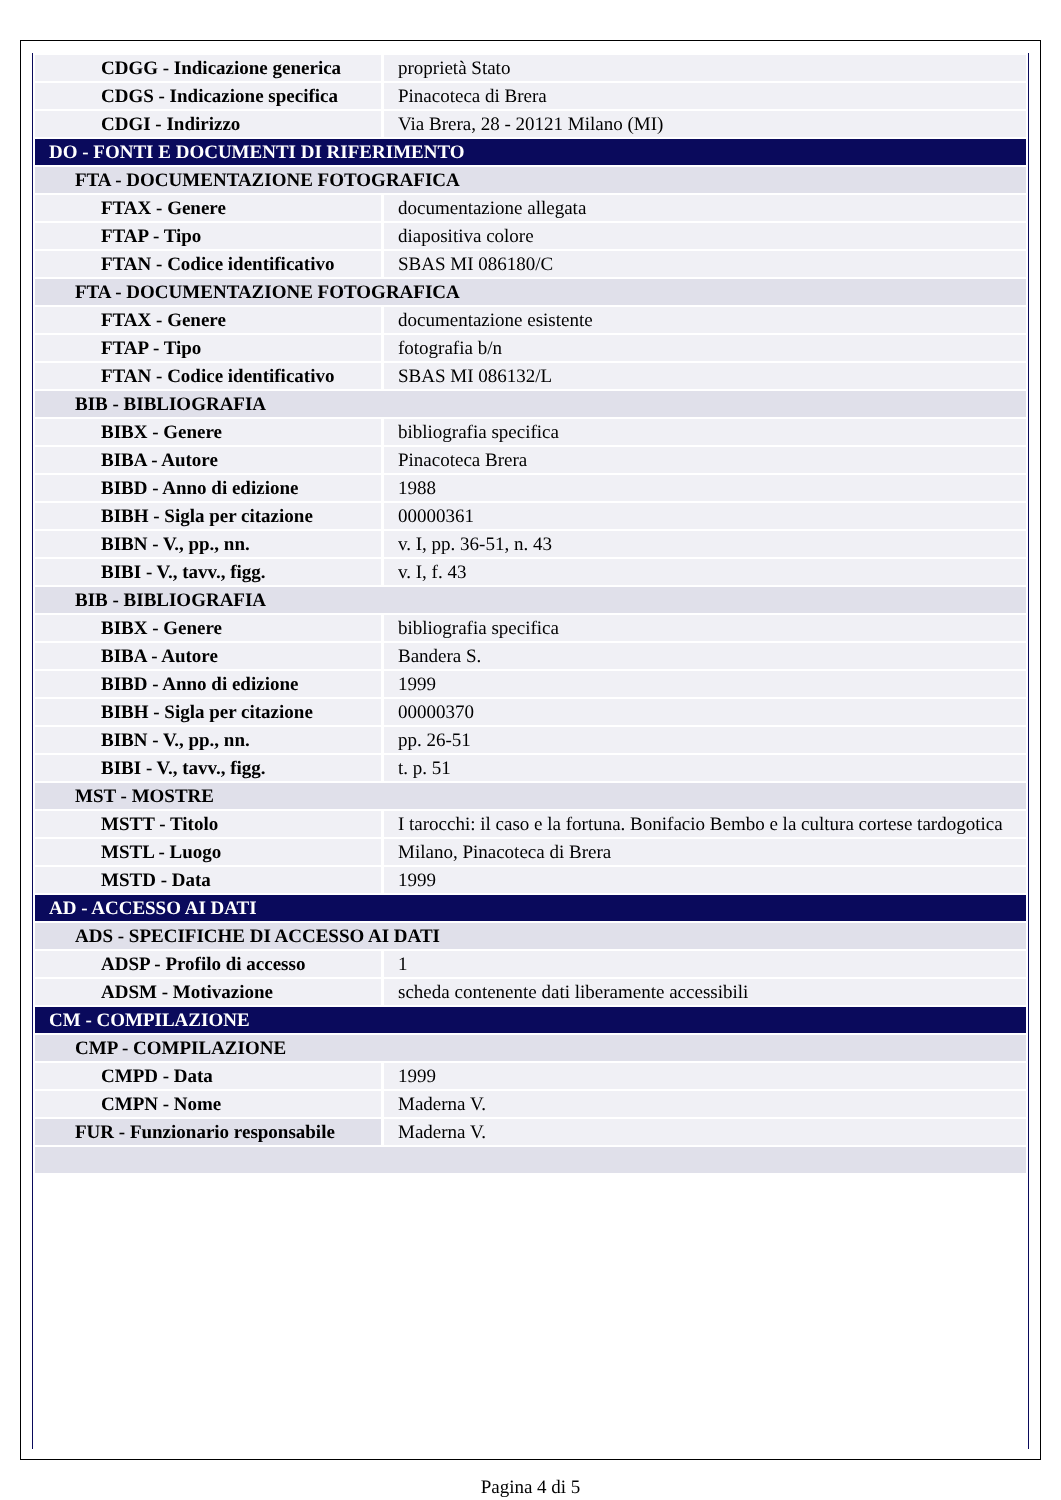| CDGG - Indicazione generica | proprietà Stato |
| CDGS - Indicazione specifica | Pinacoteca di Brera |
| CDGI - Indirizzo | Via Brera, 28 - 20121 Milano (MI) |
| DO - FONTI E DOCUMENTI DI RIFERIMENTO | |
| FTA - DOCUMENTAZIONE FOTOGRAFICA | |
| FTAX - Genere | documentazione allegata |
| FTAP - Tipo | diapositiva colore |
| FTAN - Codice identificativo | SBAS MI 086180/C |
| FTA - DOCUMENTAZIONE FOTOGRAFICA | |
| FTAX - Genere | documentazione esistente |
| FTAP - Tipo | fotografia b/n |
| FTAN - Codice identificativo | SBAS MI 086132/L |
| BIB - BIBLIOGRAFIA | |
| BIBX - Genere | bibliografia specifica |
| BIBA - Autore | Pinacoteca Brera |
| BIBD - Anno di edizione | 1988 |
| BIBH - Sigla per citazione | 00000361 |
| BIBN - V., pp., nn. | v. I, pp. 36-51, n. 43 |
| BIBI - V., tavv., figg. | v. I, f. 43 |
| BIB - BIBLIOGRAFIA | |
| BIBX - Genere | bibliografia specifica |
| BIBA - Autore | Bandera S. |
| BIBD - Anno di edizione | 1999 |
| BIBH - Sigla per citazione | 00000370 |
| BIBN - V., pp., nn. | pp. 26-51 |
| BIBI - V., tavv., figg. | t. p. 51 |
| MST - MOSTRE | |
| MSTT - Titolo | I tarocchi: il caso e la fortuna. Bonifacio Bembo e la cultura cortese tardogotica |
| MSTL - Luogo | Milano, Pinacoteca di Brera |
| MSTD - Data | 1999 |
| AD - ACCESSO AI DATI | |
| ADS - SPECIFICHE DI ACCESSO AI DATI | |
| ADSP - Profilo di accesso | 1 |
| ADSM - Motivazione | scheda contenente dati liberamente accessibili |
| CM - COMPILAZIONE | |
| CMP - COMPILAZIONE | |
| CMPD - Data | 1999 |
| CMPN - Nome | Maderna V. |
| FUR - Funzionario responsabile | Maderna V. |
Pagina 4 di 5